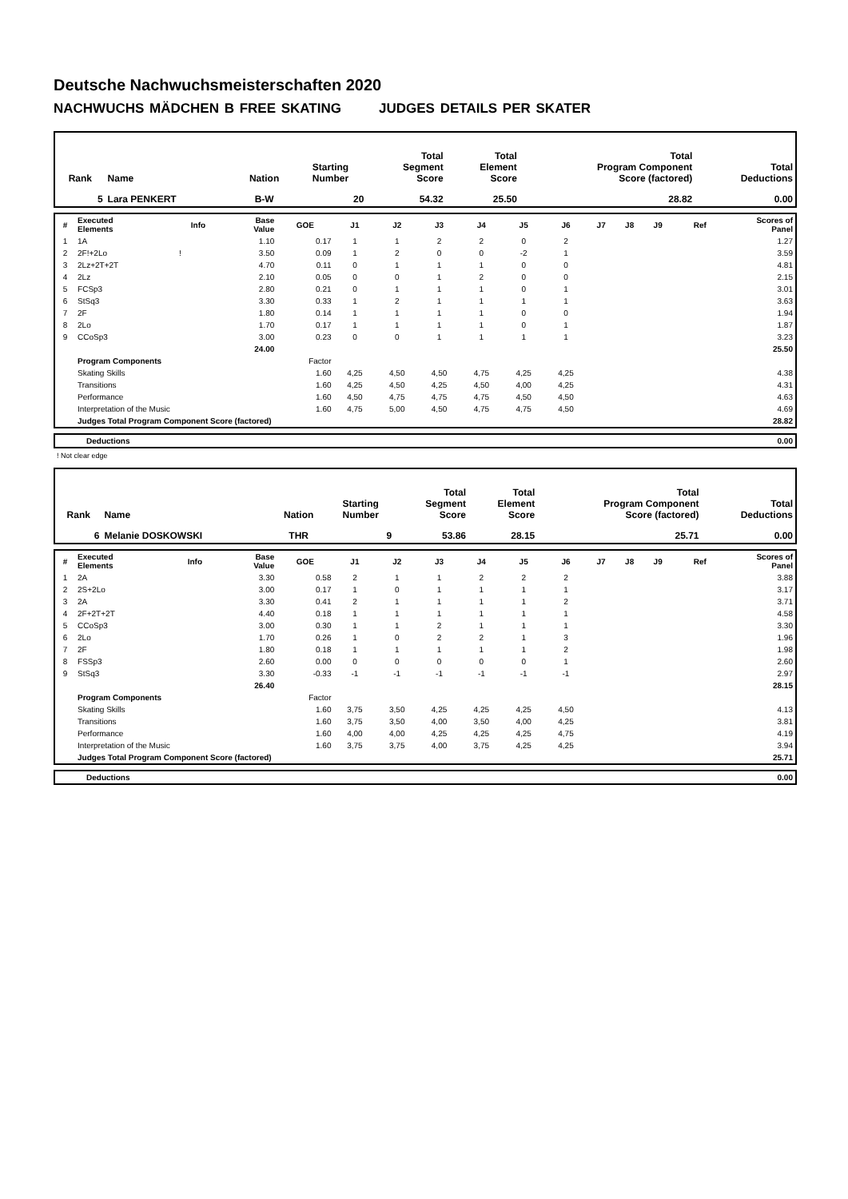Deutsche Nachwuchsmeisterschaften 2020
NACHWUCHS MÄDCHEN B FREE SKATING JUDGES DETAILS PER SKATER
| Rank | Name | Nation | Starting Number | Total Segment Score | Total Element Score | Total Program Component Score (factored) | Total Deductions |
| --- | --- | --- | --- | --- | --- | --- | --- |
| 5 | Lara PENKERT | B-W | 20 | 54.32 | 25.50 | 28.82 | 0.00 |
| # | Executed Elements | Info | Base Value | GOE | J1 | J2 | J3 | J4 | J5 | J6 | J7 | J8 | J9 | Ref | Scores of Panel |
| --- | --- | --- | --- | --- | --- | --- | --- | --- | --- | --- | --- | --- | --- | --- | --- |
| 1 | 1A | | 1.10 | 0.17 | 1 | 1 | 2 | 2 | 0 | 2 | | | | | 1.27 |
| 2 | 2F!+2Lo | ! | 3.50 | 0.09 | 1 | 2 | 0 | 0 | -2 | 1 | | | | | 3.59 |
| 3 | 2Lz+2T+2T | | 4.70 | 0.11 | 0 | 1 | 1 | 1 | 0 | 0 | | | | | 4.81 |
| 4 | 2Lz | | 2.10 | 0.05 | 0 | 0 | 1 | 2 | 0 | 0 | | | | | 2.15 |
| 5 | FCSp3 | | 2.80 | 0.21 | 0 | 1 | 1 | 1 | 0 | 1 | | | | | 3.01 |
| 6 | StSq3 | | 3.30 | 0.33 | 1 | 2 | 1 | 1 | 1 | 1 | | | | | 3.63 |
| 7 | 2F | | 1.80 | 0.14 | 1 | 1 | 1 | 1 | 0 | 0 | | | | | 1.94 |
| 8 | 2Lo | | 1.70 | 0.17 | 1 | 1 | 1 | 1 | 0 | 1 | | | | | 1.87 |
| 9 | CCoSp3 | | 3.00 | 0.23 | 0 | 0 | 1 | 1 | 1 | 1 | | | | | 3.23 |
| | | | 24.00 | | | | | | | | | | | | 25.50 |
| | Program Components | | | Factor | | | | | | | | | | | |
| | Skating Skills | | | 1.60 | 4,25 | 4,50 | 4,50 | 4,75 | 4,25 | 4,25 | | | | | 4.38 |
| | Transitions | | | 1.60 | 4,25 | 4,50 | 4,25 | 4,50 | 4,00 | 4,25 | | | | | 4.31 |
| | Performance | | | 1.60 | 4,50 | 4,75 | 4,75 | 4,75 | 4,50 | 4,50 | | | | | 4.63 |
| | Interpretation of the Music | | | 1.60 | 4,75 | 5,00 | 4,50 | 4,75 | 4,75 | 4,50 | | | | | 4.69 |
| | Judges Total Program Component Score (factored) | | | | | | | | | | | | | | 28.82 |
| | Deductions | 0.00 |
! Not clear edge
| Rank | Name | Nation | Starting Number | Total Segment Score | Total Element Score | Total Program Component Score (factored) | Total Deductions |
| --- | --- | --- | --- | --- | --- | --- | --- |
| 6 | Melanie DOSKOWSKI | THR | 9 | 53.86 | 28.15 | 25.71 | 0.00 |
| # | Executed Elements | Info | Base Value | GOE | J1 | J2 | J3 | J4 | J5 | J6 | J7 | J8 | J9 | Ref | Scores of Panel |
| --- | --- | --- | --- | --- | --- | --- | --- | --- | --- | --- | --- | --- | --- | --- | --- |
| 1 | 2A | | 3.30 | 0.58 | 2 | 1 | 1 | 2 | 2 | 2 | | | | | 3.88 |
| 2 | 2S+2Lo | | 3.00 | 0.17 | 1 | 0 | 1 | 1 | 1 | 1 | | | | | 3.17 |
| 3 | 2A | | 3.30 | 0.41 | 2 | 1 | 1 | 1 | 1 | 2 | | | | | 3.71 |
| 4 | 2F+2T+2T | | 4.40 | 0.18 | 1 | 1 | 1 | 1 | 1 | 1 | | | | | 4.58 |
| 5 | CCoSp3 | | 3.00 | 0.30 | 1 | 1 | 2 | 1 | 1 | 1 | | | | | 3.30 |
| 6 | 2Lo | | 1.70 | 0.26 | 1 | 0 | 2 | 2 | 1 | 3 | | | | | 1.96 |
| 7 | 2F | | 1.80 | 0.18 | 1 | 1 | 1 | 1 | 1 | 2 | | | | | 1.98 |
| 8 | FSSp3 | | 2.60 | 0.00 | 0 | 0 | 0 | 0 | 0 | 1 | | | | | 2.60 |
| 9 | StSq3 | | 3.30 | -0.33 | -1 | -1 | -1 | -1 | -1 | -1 | | | | | 2.97 |
| | | | 26.40 | | | | | | | | | | | | 28.15 |
| | Program Components | | | Factor | | | | | | | | | | | |
| | Skating Skills | | | 1.60 | 3,75 | 3,50 | 4,25 | 4,25 | 4,25 | 4,50 | | | | | 4.13 |
| | Transitions | | | 1.60 | 3,75 | 3,50 | 4,00 | 3,50 | 4,00 | 4,25 | | | | | 3.81 |
| | Performance | | | 1.60 | 4,00 | 4,00 | 4,25 | 4,25 | 4,25 | 4,75 | | | | | 4.19 |
| | Interpretation of the Music | | | 1.60 | 3,75 | 3,75 | 4,00 | 3,75 | 4,25 | 4,25 | | | | | 3.94 |
| | Judges Total Program Component Score (factored) | | | | | | | | | | | | | | 25.71 |
| | Deductions | 0.00 |